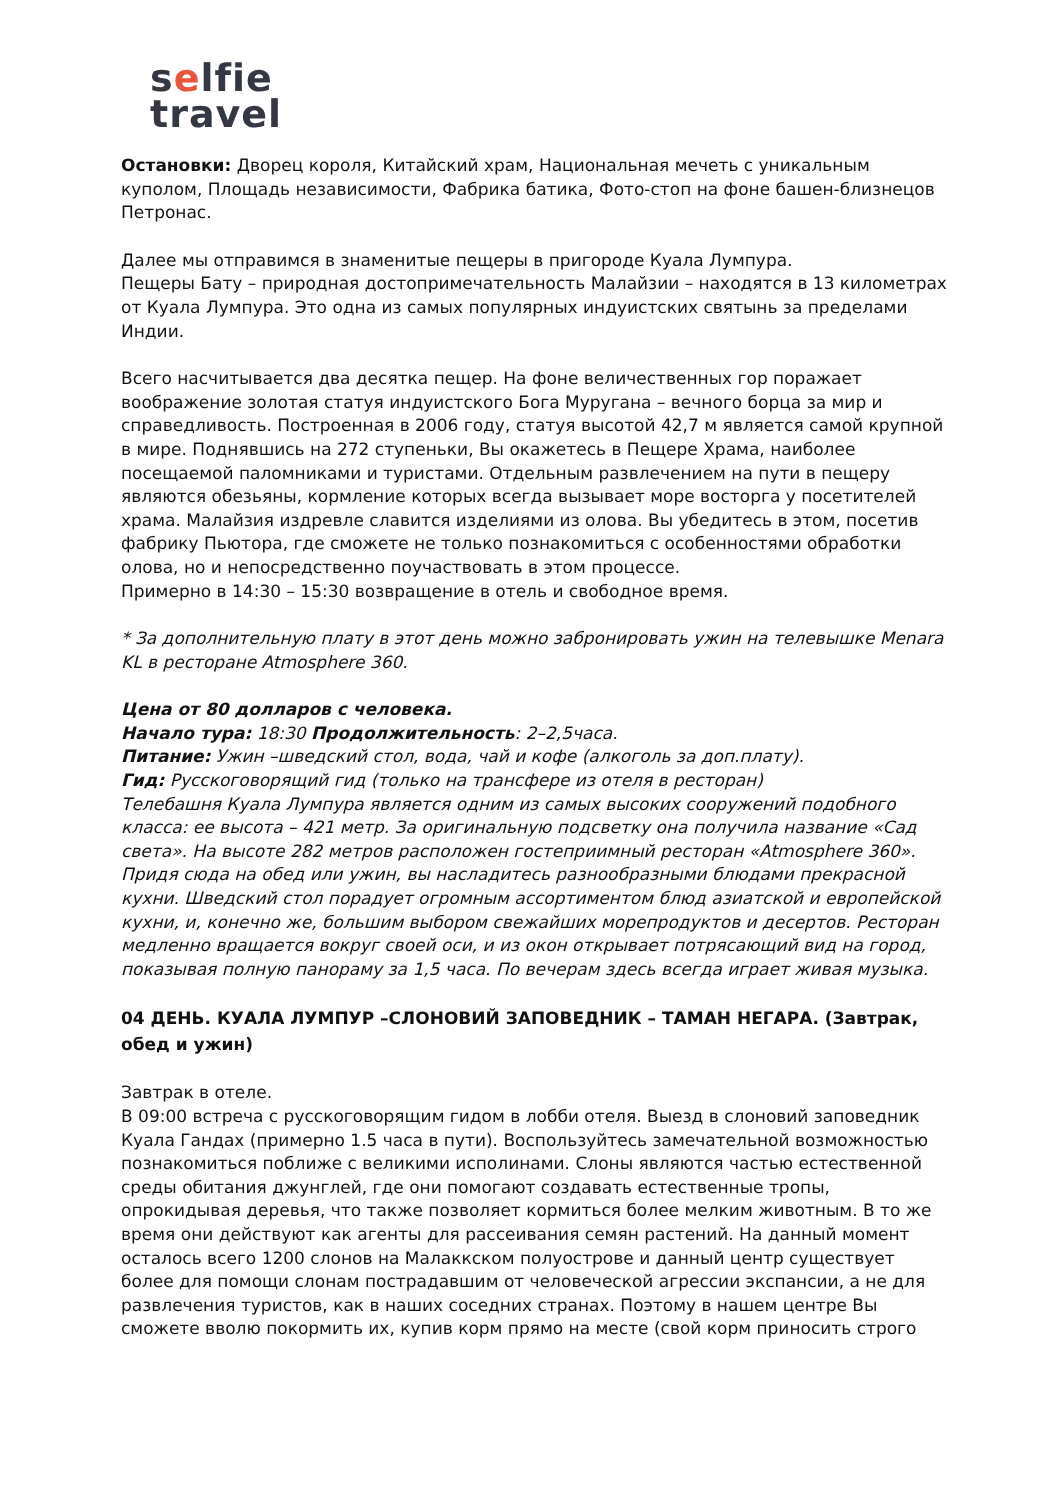selfie
travel
Остановки: Дворец короля, Китайский храм, Национальная мечеть с уникальным куполом, Площадь независимости, Фабрика батика, Фото-стоп на фоне башен-близнецов Петронас.
Далее мы отправимся в знаменитые пещеры в пригороде Куала Лумпура.
Пещеры Бату – природная достопримечательность Малайзии – находятся в 13 километрах от Куала Лумпура. Это одна из самых популярных индуистских святынь за пределами Индии.
Всего насчитывается два десятка пещер. На фоне величественных гор поражает воображение золотая статуя индуистского Бога Муругана – вечного борца за мир и справедливость. Построенная в 2006 году, статуя высотой 42,7 м является самой крупной в мире. Поднявшись на 272 ступеньки, Вы окажетесь в Пещере Храма, наиболее посещаемой паломниками и туристами. Отдельным развлечением на пути в пещеру являются обезьяны, кормление которых всегда вызывает море восторга у посетителей храма. Малайзия издревле славится изделиями из олова. Вы убедитесь в этом, посетив фабрику Пьютора, где сможете не только познакомиться с особенностями обработки олова, но и непосредственно поучаствовать в этом процессе.
Примерно в 14:30 – 15:30 возвращение в отель и свободное время.
* За дополнительную плату в этот день можно забронировать ужин на телевышке Menara KL в ресторане Atmosphere 360.
Цена от 80 долларов с человека.
Начало тура: 18:30 Продолжительность: 2–2,5часа.
Питание: Ужин –шведский стол, вода, чай и кофе (алкоголь за доп.плату).
Гид: Русскоговорящий гид (только на трансфере из отеля в ресторан)
Телебашня Куала Лумпура является одним из самых высоких сооружений подобного класса: ее высота – 421 метр. За оригинальную подсветку она получила название «Сад света». На высоте 282 метров расположен гостеприимный ресторан «Atmosphere 360». Придя сюда на обед или ужин, вы насладитесь разнообразными блюдами прекрасной кухни. Шведский стол порадует огромным ассортиментом блюд азиатской и европейской кухни, и, конечно же, большим выбором свежайших морепродуктов и десертов. Ресторан медленно вращается вокруг своей оси, и из окон открывает потрясающий вид на город, показывая полную панораму за 1,5 часа. По вечерам здесь всегда играет живая музыка.
04 ДЕНЬ. КУАЛА ЛУМПУР –СЛОНОВИЙ ЗАПОВЕДНИК – ТАМАН НЕГАРА. (Завтрак, обед и ужин)
Завтрак в отеле.
В 09:00 встреча с русскоговорящим гидом в лобби отеля. Выезд в слоновий заповедник Куала Гандах (примерно 1.5 часа в пути). Воспользуйтесь замечательной возможностью познакомиться поближе с великими исполинами. Слоны являются частью естественной среды обитания джунглей, где они помогают создавать естественные тропы, опрокидывая деревья, что также позволяет кормиться более мелким животным. В то же время они действуют как агенты для рассеивания семян растений. На данный момент осталось всего 1200 слонов на Малаккском полуострове и данный центр существует более для помощи слонам пострадавшим от человеческой агрессии экспансии, а не для развлечения туристов, как в наших соседних странах. Поэтому в нашем центре Вы сможете вволю покормить их, купив корм прямо на месте (свой корм приносить строго